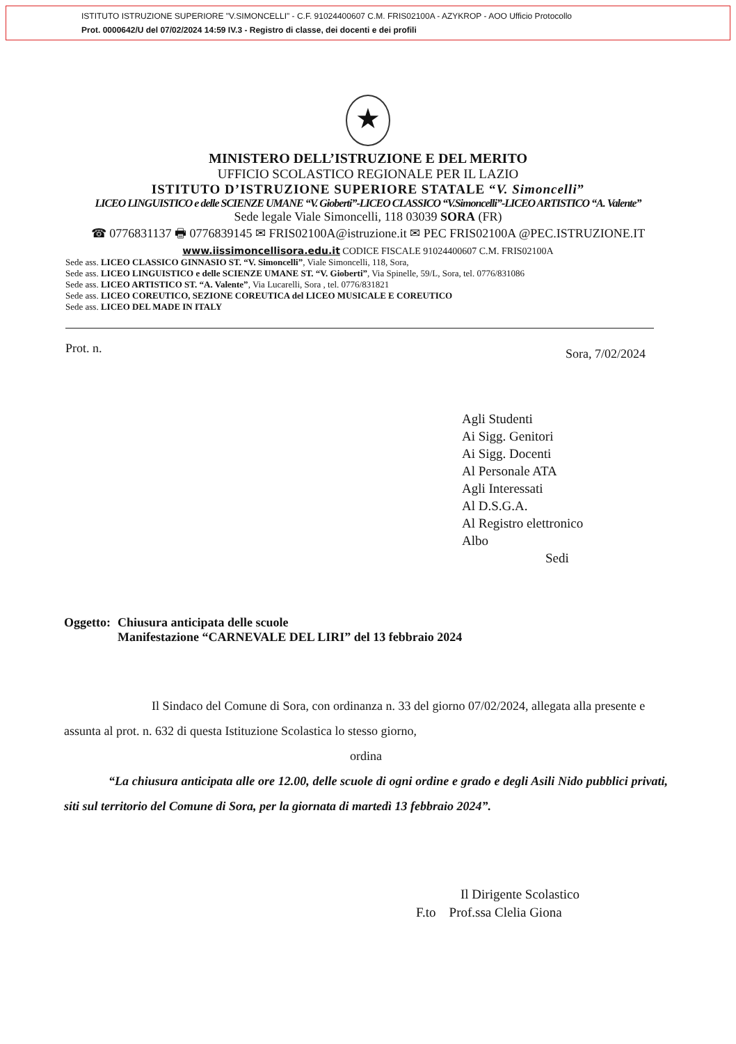ISTITUTO ISTRUZIONE SUPERIORE "V.SIMONCELLI" - C.F. 91024400607 C.M. FRIS02100A - AZYKROP - AOO Ufficio Protocollo
Prot. 0000642/U del 07/02/2024 14:59 IV.3 - Registro di classe, dei docenti e dei profili
★
MINISTERO DELL’ISTRUZIONE E DEL MERITO
UFFICIO SCOLASTICO REGIONALE PER IL LAZIO
ISTITUTO D’ISTRUZIONE SUPERIORE STATALE “V. Simoncelli”
LICEO LINGUISTICO e delle SCIENZE UMANE “V. Gioberti”-LICEO CLASSICO “V.Simoncelli”-LICEO ARTISTICO “A. Valente”
Sede legale Viale Simoncelli, 118 03039 SORA (FR)
☎ 0776831137 🖶 0776839145 ✉ FRIS02100A@istruzione.it ✉ PEC FRIS02100A @PEC.ISTRUZIONE.IT
www.iissimoncellisora.edu.it CODICE FISCALE 91024400607 C.M. FRIS02100A
Sede ass. LICEO CLASSICO GINNASIO ST. “V. Simoncelli”, Viale Simoncelli, 118, Sora,
Sede ass. LICEO LINGUISTICO e delle SCIENZE UMANE ST. “V. Gioberti”, Via Spinelle, 59/L, Sora, tel. 0776/831086
Sede ass. LICEO ARTISTICO ST. “A. Valente”, Via Lucarelli, Sora , tel. 0776/831821
Sede ass. LICEO COREUTICO, SEZIONE COREUTICA del LICEO MUSICALE E COREUTICO
Sede ass. LICEO DEL MADE IN ITALY
Prot. n. Sora, 7/02/2024
Agli Studenti
Ai Sigg. Genitori
Ai Sigg. Docenti
Al Personale ATA
Agli Interessati
Al D.S.G.A.
Al Registro elettronico
Albo
Sedi
Oggetto: Chiusura anticipata delle scuole
Manifestazione “CARNEVALE DEL LIRI” del 13 febbraio 2024
Il Sindaco del Comune di Sora, con ordinanza n. 33 del giorno 07/02/2024, allegata alla presente e assunta al prot. n. 632 di questa Istituzione Scolastica lo stesso giorno,
ordina
“La chiusura anticipata alle ore 12.00, delle scuole di ogni ordine e grado e degli Asili Nido pubblici privati, siti sul territorio del Comune di Sora, per la giornata di martedì 13 febbraio 2024”.
Il Dirigente Scolastico
F.to Prof.ssa Clelia Giona